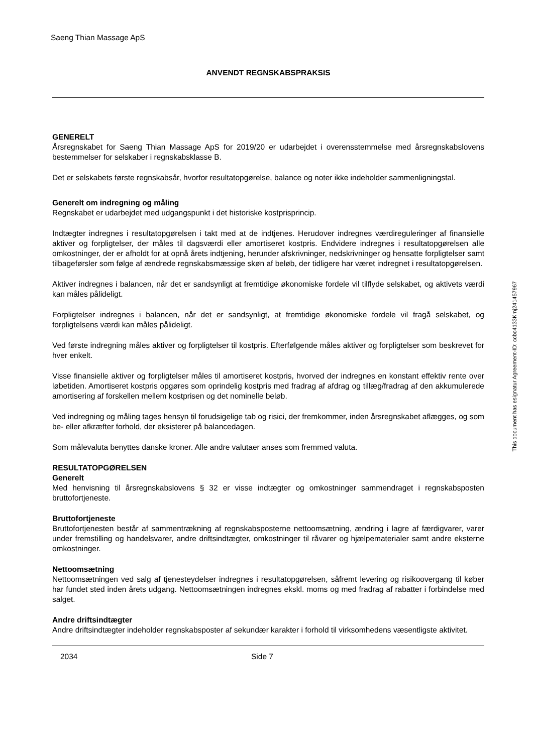Saeng Thian Massage ApS
ANVENDT REGNSKABSPRAKSIS
GENERELT
Årsregnskabet for Saeng Thian Massage ApS for 2019/20 er udarbejdet i overensstemmelse med årsregnskabslovens bestemmelser for selskaber i regnskabsklasse B.
Det er selskabets første regnskabsår, hvorfor resultatopgørelse, balance og noter ikke indeholder sammenligningstal.
Generelt om indregning og måling
Regnskabet er udarbejdet med udgangspunkt i det historiske kostprisprincip.
Indtægter indregnes i resultatopgørelsen i takt med at de indtjenes. Herudover indregnes værdireguleringer af finansielle aktiver og forpligtelser, der måles til dagsværdi eller amortiseret kostpris. Endvidere indregnes i resultatopgørelsen alle omkostninger, der er afholdt for at opnå årets indtjening, herunder afskrivninger, nedskrivninger og hensatte forpligtelser samt tilbageførsler som følge af ændrede regnskabsmæssige skøn af beløb, der tidligere har været indregnet i resultatopgørelsen.
Aktiver indregnes i balancen, når det er sandsynligt at fremtidige økonomiske fordele vil tilflyde selskabet, og aktivets værdi kan måles pålideligt.
Forpligtelser indregnes i balancen, når det er sandsynligt, at fremtidige økonomiske fordele vil fragå selskabet, og forpligtelsens værdi kan måles pålideligt.
Ved første indregning måles aktiver og forpligtelser til kostpris. Efterfølgende måles aktiver og forpligtelser som beskrevet for hver enkelt.
Visse finansielle aktiver og forpligtelser måles til amortiseret kostpris, hvorved der indregnes en konstant effektiv rente over løbetiden. Amortiseret kostpris opgøres som oprindelig kostpris med fradrag af afdrag og tillæg/fradrag af den akkumulerede amortisering af forskellen mellem kostprisen og det nominelle beløb.
Ved indregning og måling tages hensyn til forudsigelige tab og risici, der fremkommer, inden årsregnskabet aflægges, og som be- eller afkræfter forhold, der eksisterer på balancedagen.
Som målevaluta benyttes danske kroner. Alle andre valutaer anses som fremmed valuta.
RESULTATOPGØRELSEN
Generelt
Med henvisning til årsregnskabslovens § 32 er visse indtægter og omkostninger sammendraget i regnskabsposten bruttofortjeneste.
Bruttofortjeneste
Bruttofortjenesten består af sammentrækning af regnskabsposterne nettoomsætning, ændring i lagre af færdigvarer, varer under fremstilling og handelsvarer, andre driftsindtægter, omkostninger til råvarer og hjælpematerialer samt andre eksterne omkostninger.
Nettoomsætning
Nettoomsætningen ved salg af tjenesteydelser indregnes i resultatopgørelsen, såfremt levering og risikoovergang til køber har fundet sted inden årets udgang. Nettoomsætningen indregnes ekskl. moms og med fradrag af rabatter i forbindelse med salget.
Andre driftsindtægter
Andre driftsindtægter indeholder regnskabsposter af sekundær karakter i forhold til virksomhedens væsentligste aktivitet.
2034 Side 7
This document has esignatur Agreement-ID: ccbc4133Kmj241457967